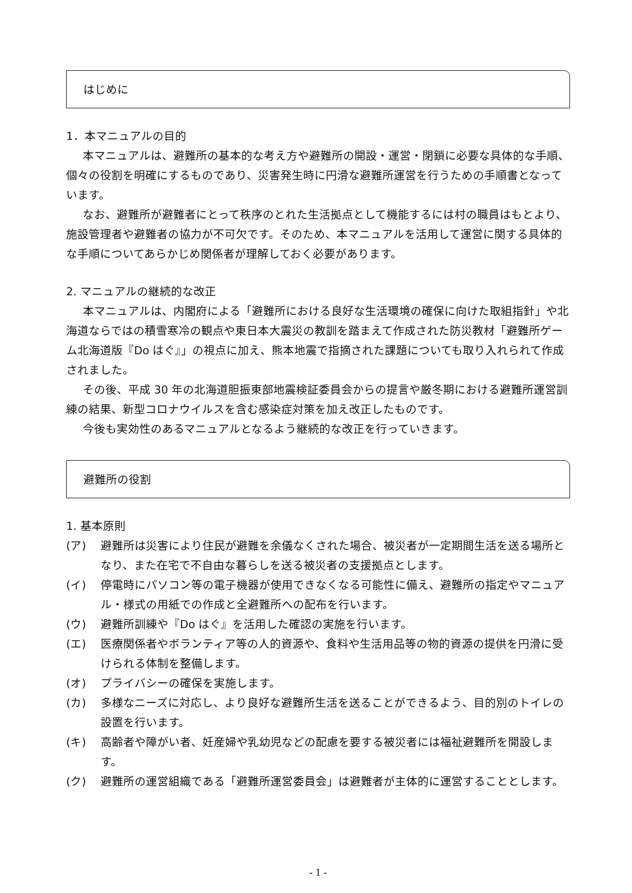はじめに
1．本マニュアルの目的
本マニュアルは、避難所の基本的な考え方や避難所の開設・運営・閉鎖に必要な具体的な手順、個々の役割を明確にするものであり、災害発生時に円滑な避難所運営を行うための手順書となっています。
なお、避難所が避難者にとって秩序のとれた生活拠点として機能するには村の職員はもとより、施設管理者や避難者の協力が不可欠です。そのため、本マニュアルを活用して運営に関する具体的な手順についてあらかじめ関係者が理解しておく必要があります。
2. マニュアルの継続的な改正
本マニュアルは、内閣府による「避難所における良好な生活環境の確保に向けた取組指針」や北海道ならではの積雪寒冷の観点や東日本大震災の教訓を踏まえて作成された防災教材「避難所ゲーム北海道版『Do はぐ』」の視点に加え、熊本地震で指摘された課題についても取り入れられて作成されました。
その後、平成 30 年の北海道胆振東部地震検証委員会からの提言や厳冬期における避難所運営訓練の結果、新型コロナウイルスを含む感染症対策を加え改正したものです。
今後も実効性のあるマニュアルとなるよう継続的な改正を行っていきます。
避難所の役割
1. 基本原則
(ア) 避難所は災害により住民が避難を余儀なくされた場合、被災者が一定期間生活を送る場所となり、また在宅で不自由な暮らしを送る被災者の支援拠点とします。
(イ) 停電時にパソコン等の電子機器が使用できなくなる可能性に備え、避難所の指定やマニュアル・様式の用紙での作成と全避難所への配布を行います。
(ウ) 避難所訓練や『Do はぐ』を活用した確認の実施を行います。
(エ) 医療関係者やボランティア等の人的資源や、食料や生活用品等の物的資源の提供を円滑に受けられる体制を整備します。
(オ) プライバシーの確保を実施します。
(カ) 多様なニーズに対応し、より良好な避難所生活を送ることができるよう、目的別のトイレの設置を行います。
(キ) 高齢者や障がい者、妊産婦や乳幼児などの配慮を要する被災者には福祉避難所を開設します。
(ク) 避難所の運営組織である「避難所運営委員会」は避難者が主体的に運営することとします。
- 1 -